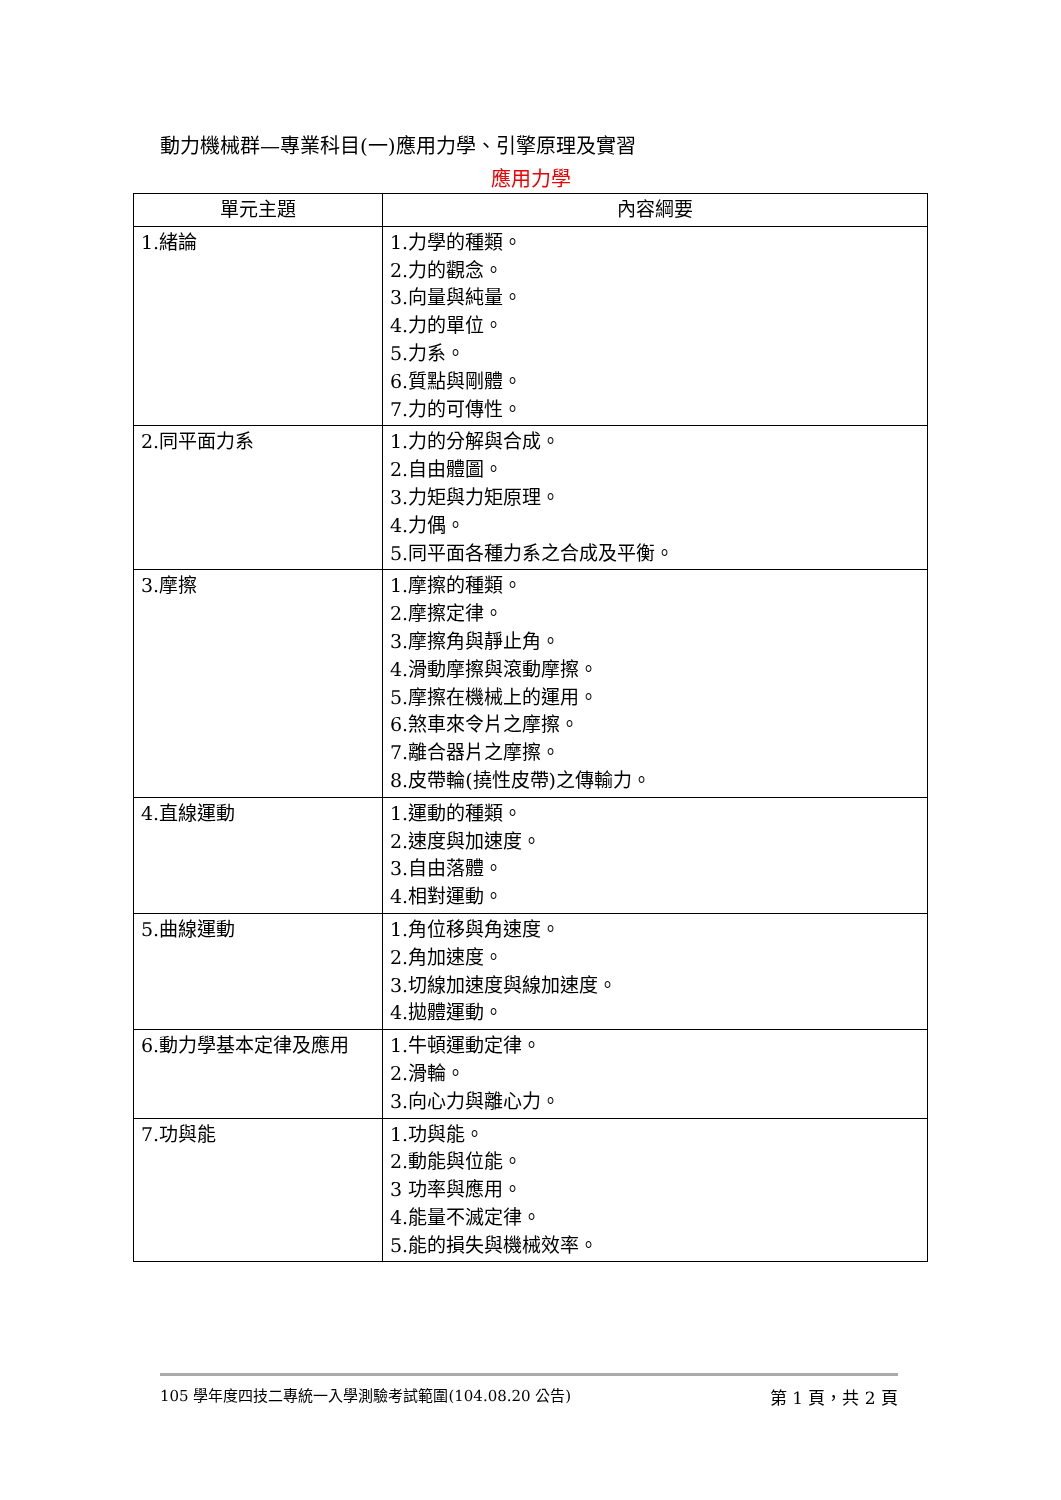動力機械群—專業科目(一)應用力學、引擎原理及實習
應用力學
| 單元主題 | 內容綱要 |
| --- | --- |
| 1.緒論 | 1.力學的種類。 2.力的觀念。 3.向量與純量。 4.力的單位。 5.力系。 6.質點與剛體。 7.力的可傳性。 |
| 2.同平面力系 | 1.力的分解與合成。 2.自由體圖。 3.力矩與力矩原理。 4.力偶。 5.同平面各種力系之合成及平衡。 |
| 3.摩擦 | 1.摩擦的種類。 2.摩擦定律。 3.摩擦角與靜止角。 4.滑動摩擦與滾動摩擦。 5.摩擦在機械上的運用。 6.煞車來令片之摩擦。 7.離合器片之摩擦。 8.皮帶輪(撓性皮帶)之傳輸力。 |
| 4.直線運動 | 1.運動的種類。 2.速度與加速度。 3.自由落體。 4.相對運動。 |
| 5.曲線運動 | 1.角位移與角速度。 2.角加速度。 3.切線加速度與線加速度。 4.拋體運動。 |
| 6.動力學基本定律及應用 | 1.牛頓運動定律。 2.滑輪。 3.向心力與離心力。 |
| 7.功與能 | 1.功與能。 2.動能與位能。 3 功率與應用。 4.能量不滅定律。 5.能的損失與機械效率。 |
105 學年度四技二專統一入學測驗考試範圍(104.08.20 公告) 第 1 頁，共 2 頁